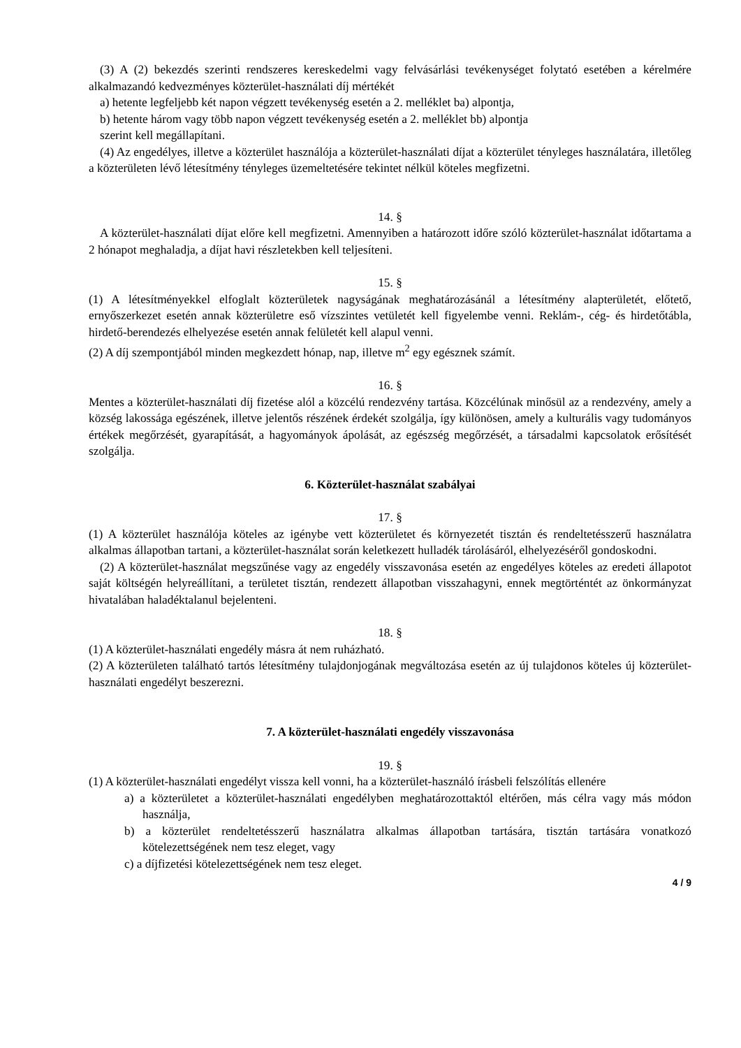(3) A (2) bekezdés szerinti rendszeres kereskedelmi vagy felvásárlási tevékenységet folytató esetében a kérelmére alkalmazandó kedvezményes közterület-használati díj mértékét
a) hetente legfeljebb két napon végzett tevékenység esetén a 2. melléklet ba) alpontja,
b) hetente három vagy több napon végzett tevékenység esetén a 2. melléklet bb) alpontja
szerint kell megállapítani.
(4) Az engedélyes, illetve a közterület használója a közterület-használati díjat a közterület tényleges használatára, illetőleg a közterületen lévő létesítmény tényleges üzemeltetésére tekintet nélkül köteles megfizetni.
14. §
A közterület-használati díjat előre kell megfizetni. Amennyiben a határozott időre szóló közterület-használat időtartama a 2 hónapot meghaladja, a díjat havi részletekben kell teljesíteni.
15. §
(1) A létesítményekkel elfoglalt közterületek nagyságának meghatározásánál a létesítmény alapterületét, előtető, ernyőszerkezet esetén annak közterületre eső vízszintes vetületét kell figyelembe venni. Reklám-, cég- és hirdetőtábla, hirdető-berendezés elhelyezése esetén annak felületét kell alapul venni.
(2) A díj szempontjából minden megkezdett hónap, nap, illetve m<sup>2</sup> egy egésznek számít.
16. §
Mentes a közterület-használati díj fizetése alól a közcélú rendezvény tartása. Közcélúnak minősül az a rendezvény, amely a község lakossága egészének, illetve jelentős részének érdekét szolgálja, így különösen, amely a kulturális vagy tudományos értékek megőrzését, gyarapítását, a hagyományok ápolását, az egészség megőrzését, a társadalmi kapcsolatok erősítését szolgálja.
6. Közterület-használat szabályai
17. §
(1) A közterület használója köteles az igénybe vett közterületet és környezetét tisztán és rendeltetésszerű használatra alkalmas állapotban tartani, a közterület-használat során keletkezett hulladék tárolásáról, elhelyezéséről gondoskodni.
(2) A közterület-használat megszűnése vagy az engedély visszavonása esetén az engedélyes köteles az eredeti állapotot saját költségén helyreállítani, a területet tisztán, rendezett állapotban visszahagyni, ennek megtörténtét az önkormányzat hivatalában haladéktalanul bejelenteni.
18. §
(1) A közterület-használati engedély másra át nem ruházható.
(2) A közterületen található tartós létesítmény tulajdonjogának megváltozása esetén az új tulajdonos köteles új közterület-használati engedélyt beszerezni.
7. A közterület-használati engedély visszavonása
19. §
(1) A közterület-használati engedélyt vissza kell vonni, ha a közterület-használó írásbeli felszólítás ellenére
a) a közterületet a közterület-használati engedélyben meghatározottaktól eltérően, más célra vagy más módon használja,
b) a közterület rendeltetésszerű használatra alkalmas állapotban tartására, tisztán tartására vonatkozó kötelezettségének nem tesz eleget, vagy
c) a díjfizetési kötelezettségének nem tesz eleget.
4 / 9